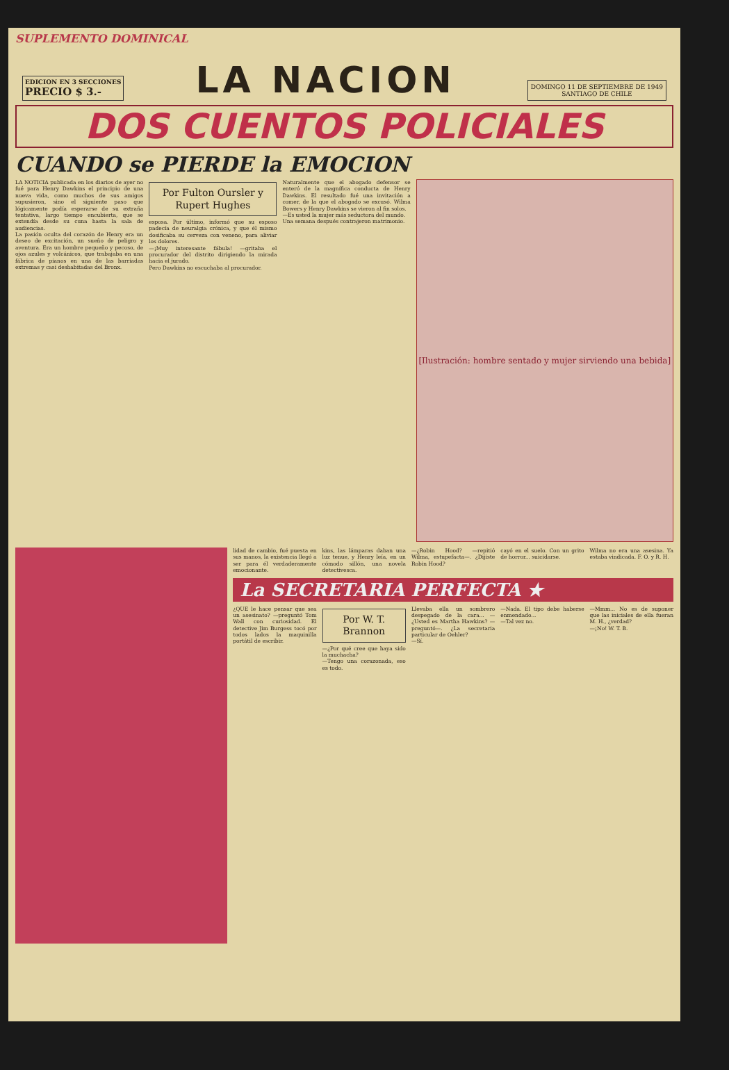SUPLEMENTO DOMINICAL
EDICION EN 3 SECCIONES
PRECIO $ 3.-
LA NACION
DOMINGO 11 DE SEPTIEMBRE DE 1949
SANTIAGO DE CHILE
DOS CUENTOS POLICIALES
CUANDO se PIERDE la EMOCION
LA NOTICIA publicada en los diarios de ayer no fué para Henry Dawkins el principio de una nueva vida, como muchos de sus amigos supusieron, sino el siguiente paso que lógicamente podía esperarse de su extraña tentativa, largo tiempo encubierta, que se extendía desde su cuna hasta la sala de audiencias.
La pasión oculta del corazón de Henry era un deseo de excitación, un sueño de peligro y aventura. Era un hombre pequeño y pecoso, de ojos azules y volcánicos, que trabajaba en una fábrica de pianos en una de las barriadas extremas y casi deshabitadas del Bronx.
Por Fulton Oursler y Rupert Hughes
esposa. Por último, informó que su esposo padecía de neuralgia crónica, y que él mismo dosificaba su cerveza con veneno, para aliviar los dolores.
—¡Muy interesante fábula! —gritaba el procurador del distrito dirigiendo la mirada hacia el jurado.
Pero Dawkins no escuchaba al procurador.
Naturalmente que el abogado defensor se enteró de la magnífica conducta de Henry Dawkins. El resultado fué una invitación a comer, de la que el abogado se excusó. Wilma Bowers y Henry Dawkins se vieron al fin solos.
—Es usted la mujer más seductora del mundo.
Una semana después contrajeron matrimonio.
[Ilustración: hombre sentado y mujer sirviendo una bebida]
lidad de cambio, fué puesta en sus manos, la existencia llegó a ser para él verdaderamente emocionante.
kins, las lámparas daban una luz tenue, y Henry leía, en un cómodo sillón, una novela detectivesca.
—¿Robin Hood? —repitió Wilma, estupefacta—. ¿Dijiste Robin Hood?
cayó en el suelo. Con un grito de horror... suicidarse.
Wilma no era una asesina. Ya estaba vindicada. F. O. y R. H.
La SECRETARIA PERFECTA ★
¿QUE le hace pensar que sea un asesinato? —preguntó Tom Wall con curiosidad. El detective Jim Burgess tocó por todos lados la maquinilla portátil de escribir.
Por W. T. Brannon
—¿Por qué cree que haya sido la muchacha?
—Tengo una corazonada, eso es todo.
Llevaba ella un sombrero despegado de la cara... —¿Usted es Martha Hawkins? —preguntó—. ¿La secretaria particular de Oehler?
—Sí.
—Nada. El tipo debe haberse enmendado...
—Tal vez no.
—Mmm... No es de suponer que las iniciales de ella fueran M. H., ¿verdad?
—¡No! W. T. B.